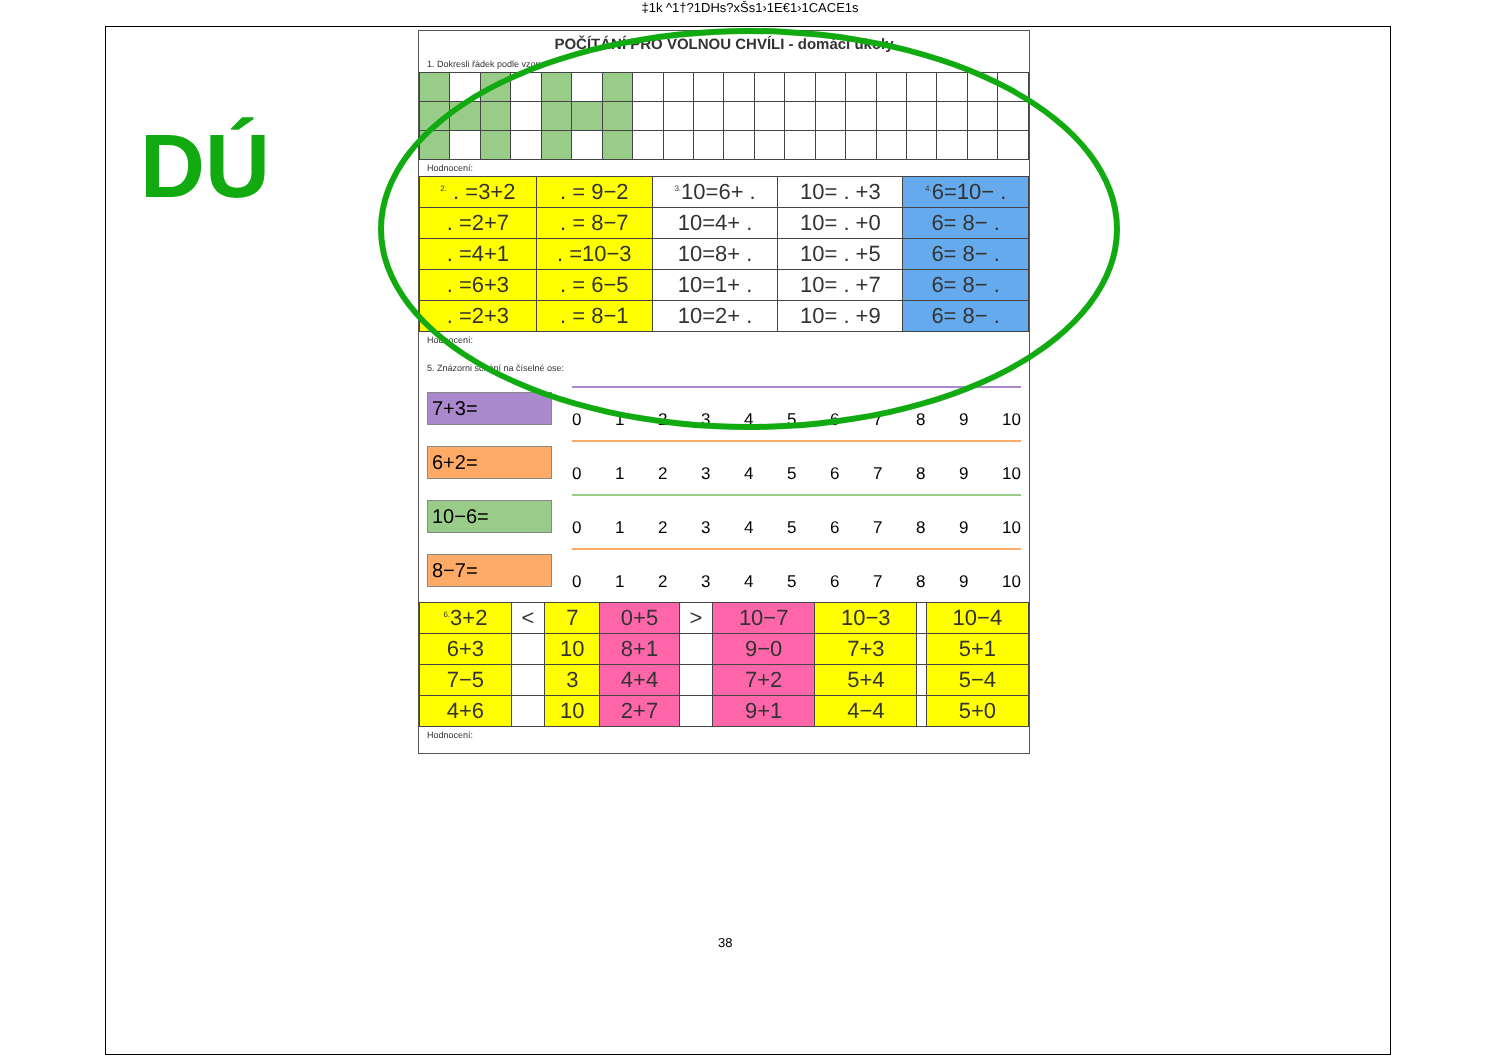‡1k ^1†?1DHs?xŠs1›1E€1›1CACE1s
DÚ
POČÍTÁNÍ PRO VOLNOU CHVÍLI - domácí úkoly
1. Dokresli řádek podle vzoru:
Hodnocení:
| <sup>2.</sup> . =3+2 | . = 9−2 | <sup>3.</sup> 10=6+ . | 10= . +3 | <sup>4.</sup> 6=10− . |
| . =2+7 | . = 8−7 | 10=4+ . | 10= . +0 | 6= 8− . |
| . =4+1 | . =10−3 | 10=8+ . | 10= . +5 | 6= 8− . |
| . =6+3 | . = 6−5 | 10=1+ . | 10= . +7 | 6= 8− . |
| . =2+3 | . = 8−1 | 10=2+ . | 10= . +9 | 6= 8− . |
Hodnocení:
5. Znázorni sčítání na číselné ose:
7+3=
0 1 2 3 4 5 6 7 8 9 10
6+2=
0 1 2 3 4 5 6 7 8 9 10
10−6=
0 1 2 3 4 5 6 7 8 9 10
8−7=
0 1 2 3 4 5 6 7 8 9 10
| <sup>6.</sup> 3+2 | < | 7 | 0+5 | > | 10−7 | 10−3 | | 10−4 |
| 6+3 | | 10 | 8+1 | | 9−0 | 7+3 | | 5+1 |
| 7−5 | | 3 | 4+4 | | 7+2 | 5+4 | | 5−4 |
| 4+6 | | 10 | 2+7 | | 9+1 | 4−4 | | 5+0 |
Hodnocení:
38